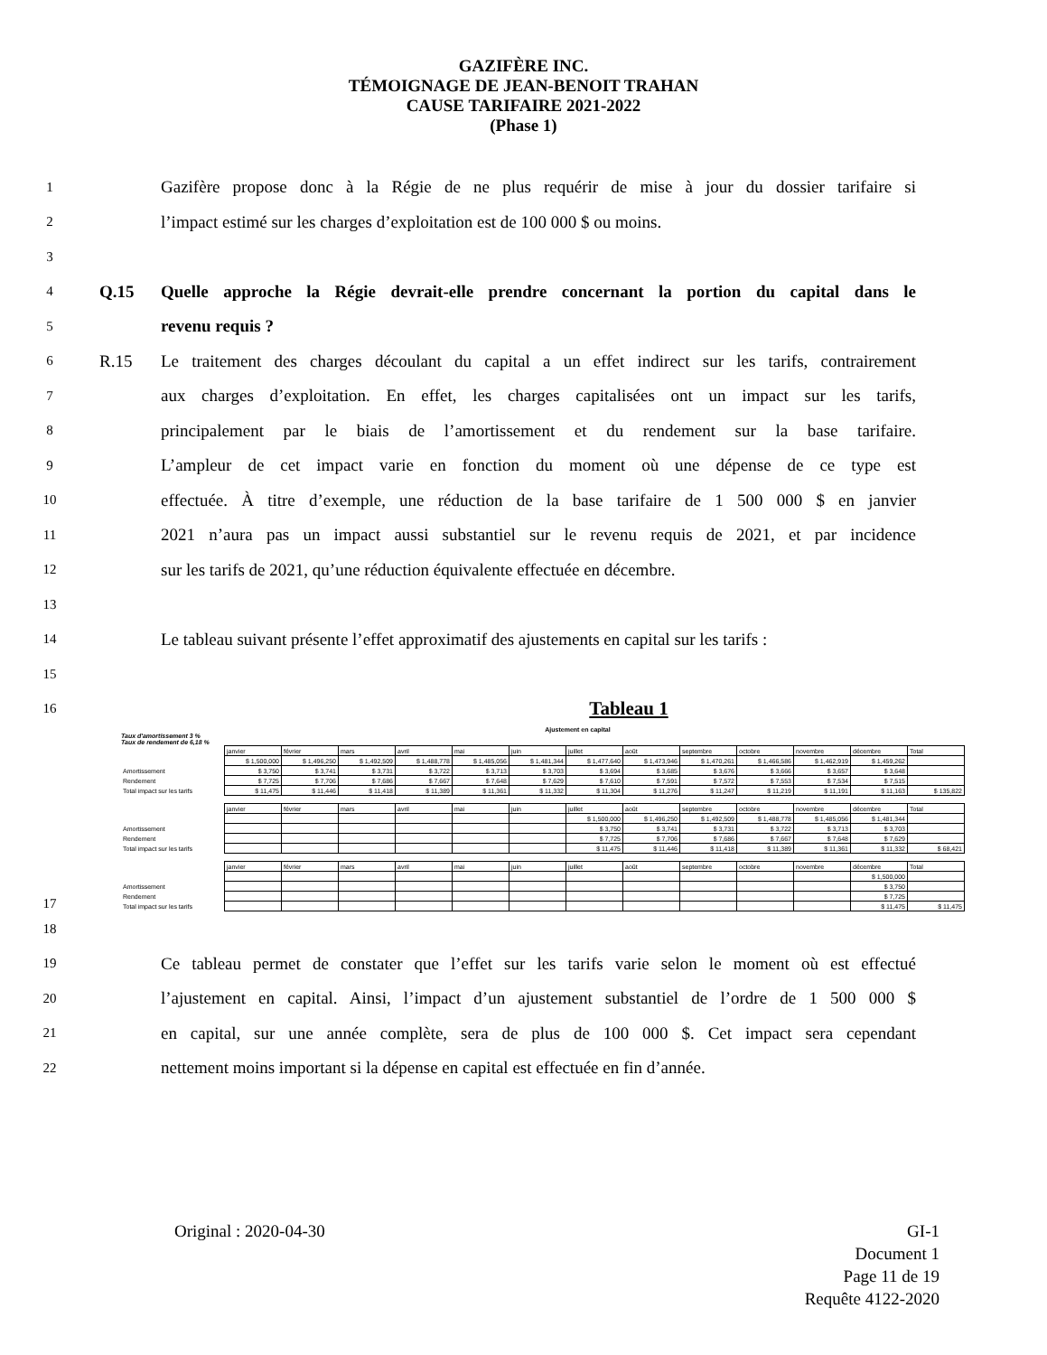GAZIFÈRE INC.
TÉMOIGNAGE DE JEAN-BENOIT TRAHAN
CAUSE TARIFAIRE 2021-2022
(Phase 1)
1 Gazifère propose donc à la Régie de ne plus requérir de mise à jour du dossier tarifaire si
2 l’impact estimé sur les charges d’exploitation est de 100 000 $ ou moins.
3
4 Q.15 Quelle approche la Régie devrait-elle prendre concernant la portion du capital dans le
5 revenu requis ?
6 R.15 Le traitement des charges découlant du capital a un effet indirect sur les tarifs, contrairement
7 aux charges d’exploitation. En effet, les charges capitalisées ont un impact sur les tarifs,
8 principalement par le biais de l’amortissement et du rendement sur la base tarifaire.
9 L’ampleur de cet impact varie en fonction du moment où une dépense de ce type est
10 effectuée. À titre d’exemple, une réduction de la base tarifaire de 1 500 000 $ en janvier
11 2021 n’aura pas un impact aussi substantiel sur le revenu requis de 2021, et par incidence
12 sur les tarifs de 2021, qu’une réduction équivalente effectuée en décembre.
13
14 Le tableau suivant présente l’effet approximatif des ajustements en capital sur les tarifs :
15
16 Tableau 1
Ajustement en capital
17
Taux d'amortissement 3 %
Taux de rendement de 6,18 %
| | janvier | février | mars | avril | mai | juin | juillet | août | septembre | octobre | novembre | décembre | Total |
| | $ 1,500,000 | $ 1,496,250 | $ 1,492,509 | $ 1,488,778 | $ 1,485,056 | $ 1,481,344 | $ 1,477,640 | $ 1,473,946 | $ 1,470,261 | $ 1,466,586 | $ 1,462,919 | $ 1,459,262 | |
| Amortissement | $ 3,750 | $ 3,741 | $ 3,731 | $ 3,722 | $ 3,713 | $ 3,703 | $ 3,694 | $ 3,685 | $ 3,676 | $ 3,666 | $ 3,657 | $ 3,648 | |
| Rendement | $ 7,725 | $ 7,706 | $ 7,686 | $ 7,667 | $ 7,648 | $ 7,629 | $ 7,610 | $ 7,591 | $ 7,572 | $ 7,553 | $ 7,534 | $ 7,515 | |
| Total impact sur les tarifs | $ 11,475 | $ 11,446 | $ 11,418 | $ 11,389 | $ 11,361 | $ 11,332 | $ 11,304 | $ 11,276 | $ 11,247 | $ 11,219 | $ 11,191 | $ 11,163 | $ 135,822 |
| | janvier | février | mars | avril | mai | juin | juillet | août | septembre | octobre | novembre | décembre | Total |
| | | | | | | | $ 1,500,000 | $ 1,496,250 | $ 1,492,509 | $ 1,488,778 | $ 1,485,056 | $ 1,481,344 | |
| Amortissement | | | | | | | $ 3,750 | $ 3,741 | $ 3,731 | $ 3,722 | $ 3,713 | $ 3,703 | |
| Rendement | | | | | | | $ 7,725 | $ 7,706 | $ 7,686 | $ 7,667 | $ 7,648 | $ 7,629 | |
| Total impact sur les tarifs | | | | | | | $ 11,475 | $ 11,446 | $ 11,418 | $ 11,389 | $ 11,361 | $ 11,332 | $ 68,421 |
| | janvier | février | mars | avril | mai | juin | juillet | août | septembre | octobre | novembre | décembre | Total |
| | | | | | | | | | | | | $ 1,500,000 | |
| Amortissement | | | | | | | | | | | | $ 3,750 | |
| Rendement | | | | | | | | | | | | $ 7,725 | |
| Total impact sur les tarifs | | | | | | | | | | | | $ 11,475 | $ 11,475 |
18
19 Ce tableau permet de constater que l’effet sur les tarifs varie selon le moment où est effectué
20 l’ajustement en capital. Ainsi, l’impact d’un ajustement substantiel de l’ordre de 1 500 000 $
21 en capital, sur une année complète, sera de plus de 100 000 $. Cet impact sera cependant
22 nettement moins important si la dépense en capital est effectuée en fin d’année.
Original : 2020-04-30 GI-1
Document 1
Page 11 de 19
Requête 4122-2020